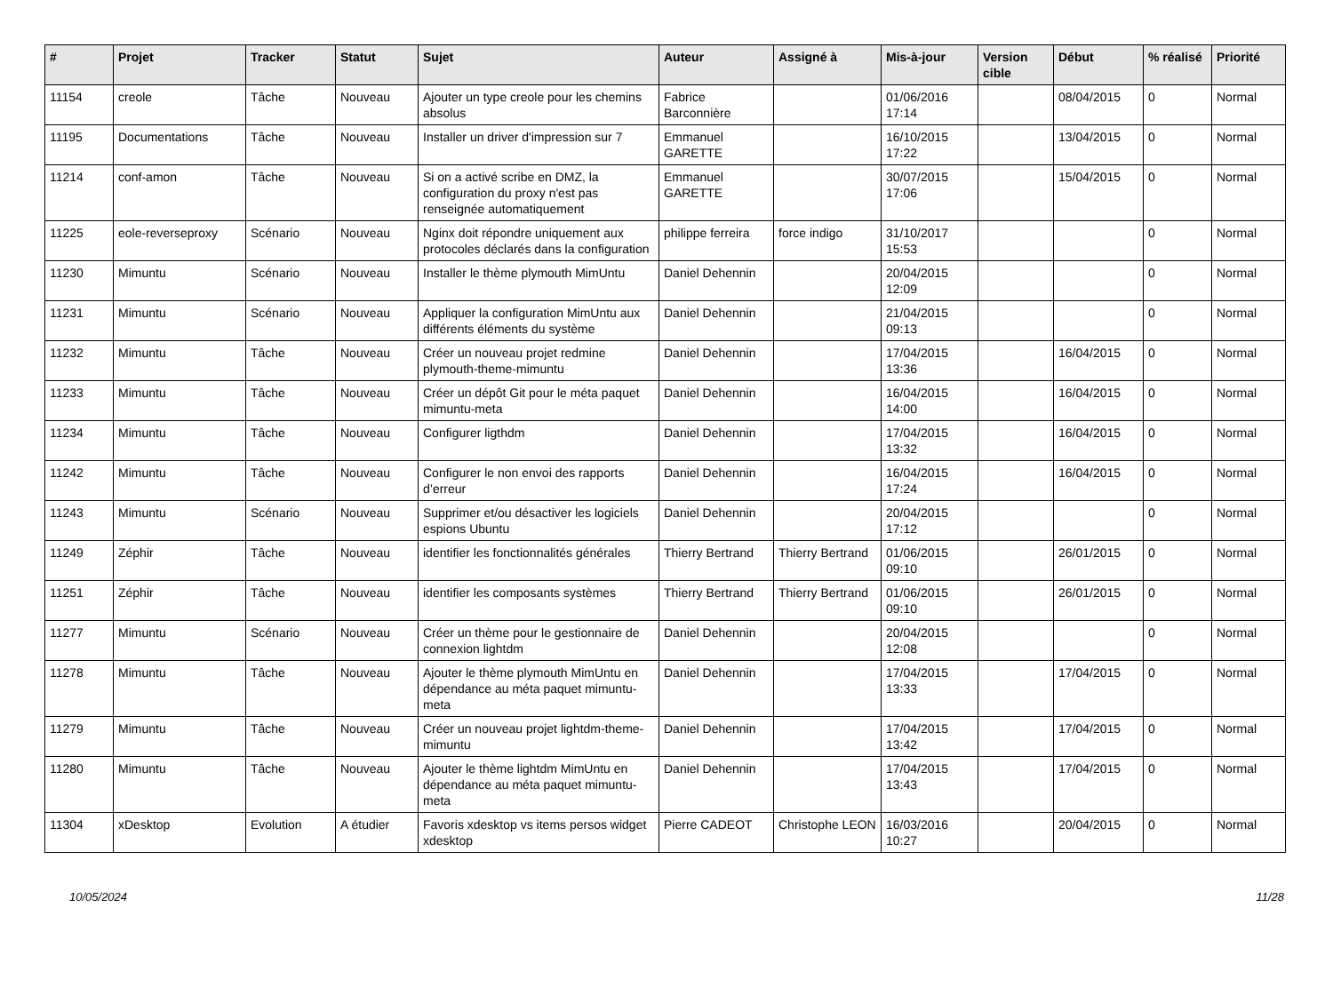| # | Projet | Tracker | Statut | Sujet | Auteur | Assigné à | Mis-à-jour | Version cible | Début | % réalisé | Priorité |
| --- | --- | --- | --- | --- | --- | --- | --- | --- | --- | --- | --- |
| 11154 | creole | Tâche | Nouveau | Ajouter un type creole pour les chemins absolus | Fabrice Barconnière | | 01/06/2016 17:14 | | 08/04/2015 | 0 | Normal |
| 11195 | Documentations | Tâche | Nouveau | Installer un driver d'impression sur 7 | Emmanuel GARETTE | | 16/10/2015 17:22 | | 13/04/2015 | 0 | Normal |
| 11214 | conf-amon | Tâche | Nouveau | Si on a activé scribe en DMZ, la configuration du proxy n'est pas renseignée automatiquement | Emmanuel GARETTE | | 30/07/2015 17:06 | | 15/04/2015 | 0 | Normal |
| 11225 | eole-reverseproxy | Scénario | Nouveau | Nginx doit répondre uniquement aux protocoles déclarés dans la configuration | philippe ferreira | force indigo | 31/10/2017 15:53 | | | 0 | Normal |
| 11230 | Mimuntu | Scénario | Nouveau | Installer le thème plymouth MimUntu | Daniel Dehennin | | 20/04/2015 12:09 | | | 0 | Normal |
| 11231 | Mimuntu | Scénario | Nouveau | Appliquer la configuration MimUntu aux différents éléments du système | Daniel Dehennin | | 21/04/2015 09:13 | | | 0 | Normal |
| 11232 | Mimuntu | Tâche | Nouveau | Créer un nouveau projet redmine plymouth-theme-mimuntu | Daniel Dehennin | | 17/04/2015 13:36 | | 16/04/2015 | 0 | Normal |
| 11233 | Mimuntu | Tâche | Nouveau | Créer un dépôt Git pour le méta paquet mimuntu-meta | Daniel Dehennin | | 16/04/2015 14:00 | | 16/04/2015 | 0 | Normal |
| 11234 | Mimuntu | Tâche | Nouveau | Configurer ligthdm | Daniel Dehennin | | 17/04/2015 13:32 | | 16/04/2015 | 0 | Normal |
| 11242 | Mimuntu | Tâche | Nouveau | Configurer le non envoi des rapports d’erreur | Daniel Dehennin | | 16/04/2015 17:24 | | 16/04/2015 | 0 | Normal |
| 11243 | Mimuntu | Scénario | Nouveau | Supprimer et/ou désactiver les logiciels espions Ubuntu | Daniel Dehennin | | 20/04/2015 17:12 | | | 0 | Normal |
| 11249 | Zéphir | Tâche | Nouveau | identifier les fonctionnalités générales | Thierry Bertrand | Thierry Bertrand | 01/06/2015 09:10 | | 26/01/2015 | 0 | Normal |
| 11251 | Zéphir | Tâche | Nouveau | identifier les composants systèmes | Thierry Bertrand | Thierry Bertrand | 01/06/2015 09:10 | | 26/01/2015 | 0 | Normal |
| 11277 | Mimuntu | Scénario | Nouveau | Créer un thème pour le gestionnaire de connexion lightdm | Daniel Dehennin | | 20/04/2015 12:08 | | | 0 | Normal |
| 11278 | Mimuntu | Tâche | Nouveau | Ajouter le thème plymouth MimUntu en dépendance au méta paquet mimuntu-meta | Daniel Dehennin | | 17/04/2015 13:33 | | 17/04/2015 | 0 | Normal |
| 11279 | Mimuntu | Tâche | Nouveau | Créer un nouveau projet lightdm-theme-mimuntu | Daniel Dehennin | | 17/04/2015 13:42 | | 17/04/2015 | 0 | Normal |
| 11280 | Mimuntu | Tâche | Nouveau | Ajouter le thème lightdm MimUntu en dépendance au méta paquet mimuntu-meta | Daniel Dehennin | | 17/04/2015 13:43 | | 17/04/2015 | 0 | Normal |
| 11304 | xDesktop | Evolution | A étudier | Favoris xdesktop vs items persos widget xdesktop | Pierre CADEOT | Christophe LEON | 16/03/2016 10:27 | | 20/04/2015 | 0 | Normal |
10/05/2024 11/28